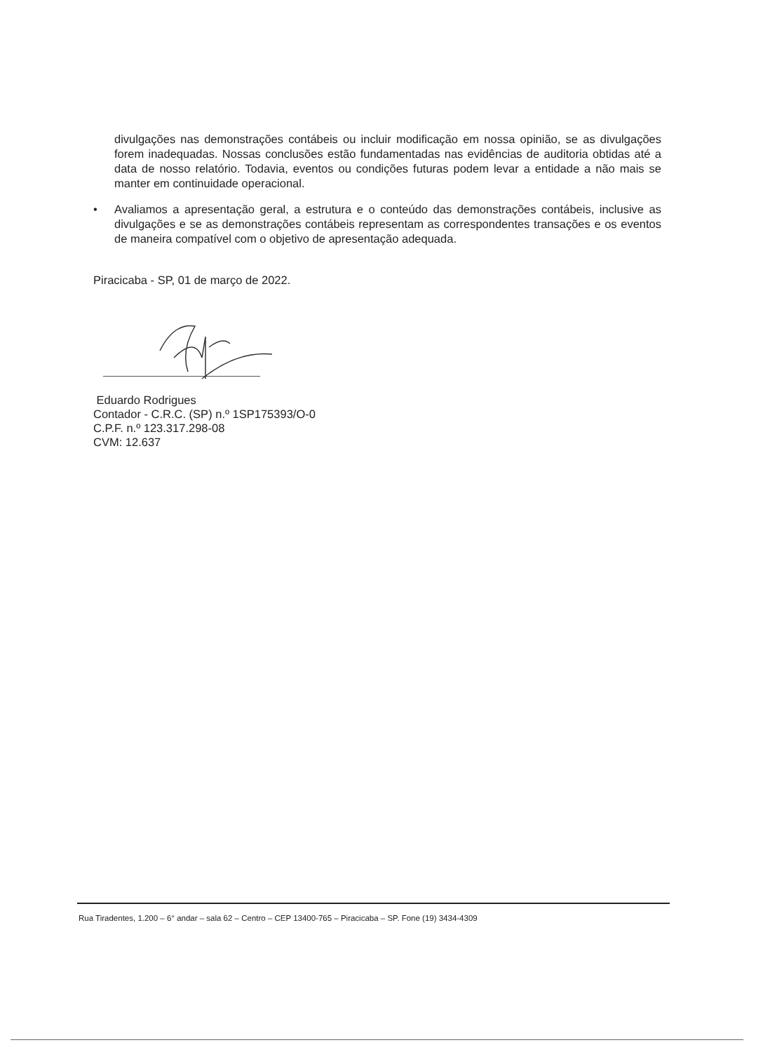divulgações nas demonstrações contábeis ou incluir modificação em nossa opinião, se as divulgações forem inadequadas. Nossas conclusões estão fundamentadas nas evidências de auditoria obtidas até a data de nosso relatório. Todavia, eventos ou condições futuras podem levar a entidade a não mais se manter em continuidade operacional.
• Avaliamos a apresentação geral, a estrutura e o conteúdo das demonstrações contábeis, inclusive as divulgações e se as demonstrações contábeis representam as correspondentes transações e os eventos de maneira compatível com o objetivo de apresentação adequada.
Piracicaba - SP, 01 de março de 2022.
Eduardo Rodrigues
Contador - C.R.C. (SP) n.º 1SP175393/O-0
C.P.F. n.º 123.317.298-08
CVM: 12.637
Rua Tiradentes, 1.200 – 6° andar – sala 62 – Centro – CEP 13400-765 – Piracicaba – SP. Fone (19) 3434-4309